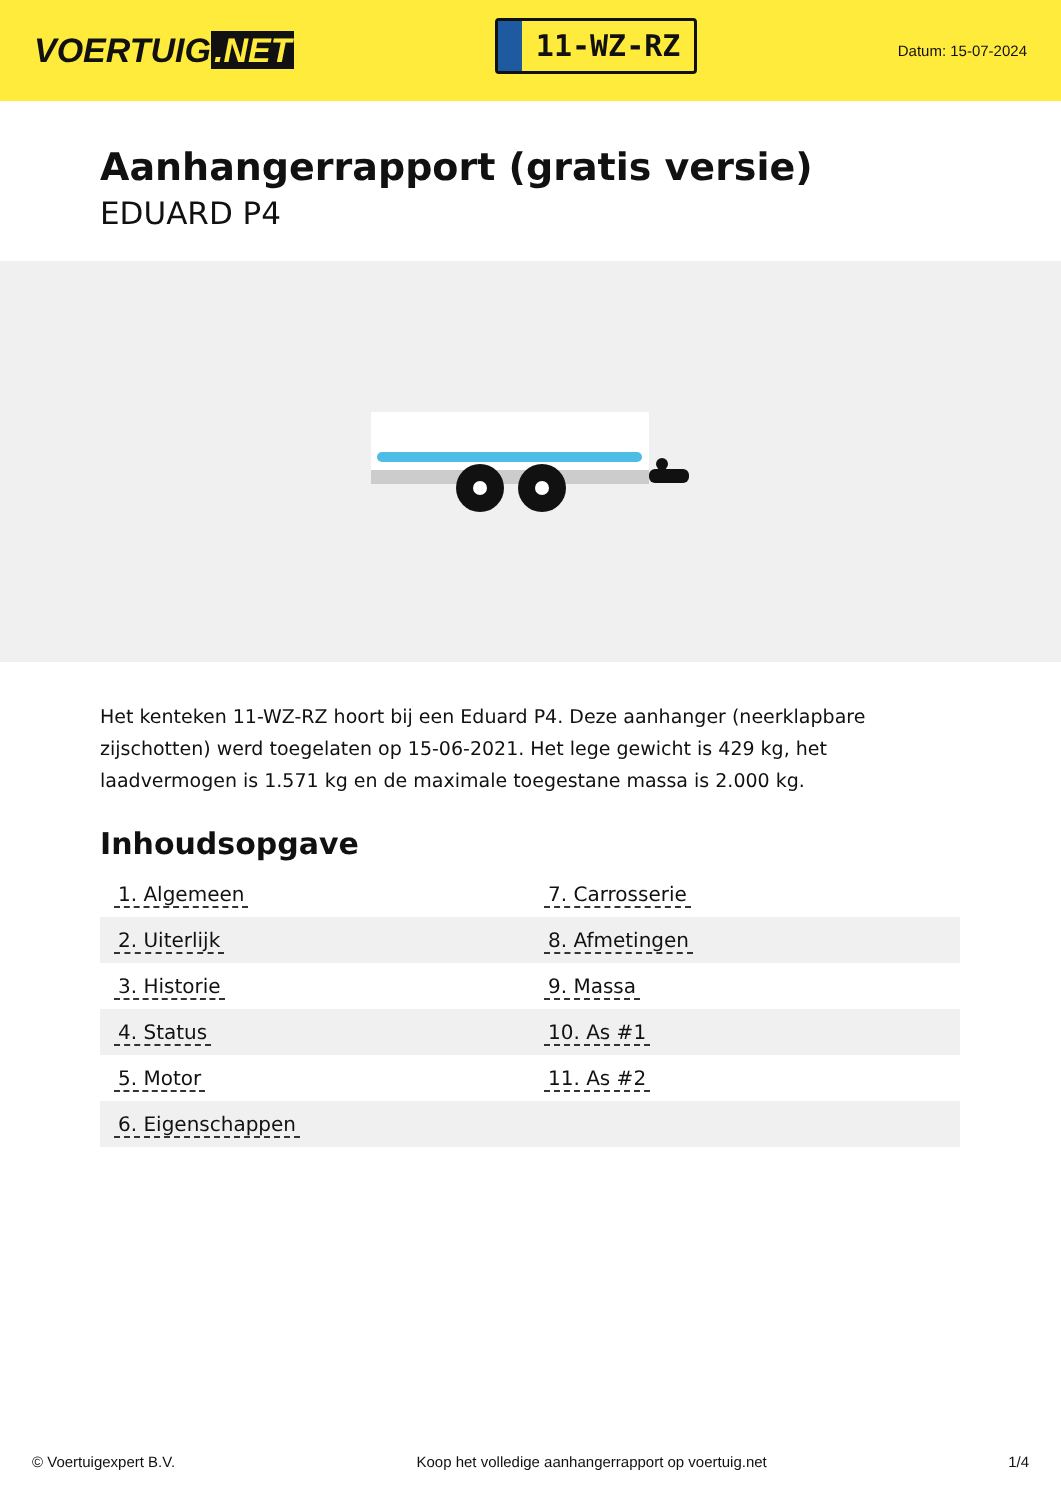VOERTUIG.NET
11-WZ-RZ
Datum: 15-07-2024
Aanhangerrapport (gratis versie)
EDUARD P4
Het kenteken 11-WZ-RZ hoort bij een Eduard P4. Deze aanhanger (neerklapbare zijschotten) werd toegelaten op 15-06-2021. Het lege gewicht is 429 kg, het laadvermogen is 1.571 kg en de maximale toegestane massa is 2.000 kg.
Inhoudsopgave
| 1. Algemeen | 7. Carrosserie |
| 2. Uiterlijk | 8. Afmetingen |
| 3. Historie | 9. Massa |
| 4. Status | 10. As #1 |
| 5. Motor | 11. As #2 |
| 6. Eigenschappen | |
© Voertuigexpert B.V. Koop het volledige aanhangerrapport op voertuig.net 1/4